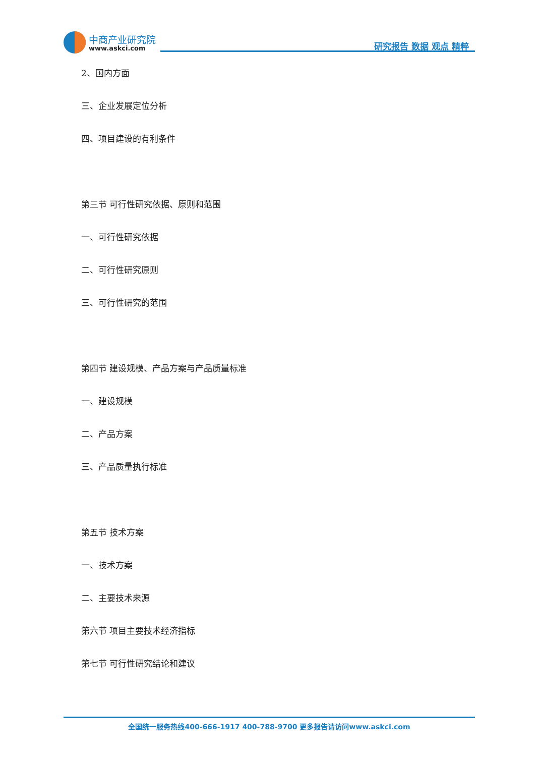中商产业研究院
www.askci.com 研究报告 数据 观点 精粹
2、国内方面
三、企业发展定位分析
四、项目建设的有利条件
第三节 可行性研究依据、原则和范围
一、可行性研究依据
二、可行性研究原则
三、可行性研究的范围
第四节 建设规模、产品方案与产品质量标准
一、建设规模
二、产品方案
三、产品质量执行标准
第五节 技术方案
一、技术方案
二、主要技术来源
第六节 项目主要技术经济指标
第七节 可行性研究结论和建议
全国统一服务热线400-666-1917 400-788-9700 更多报告请访问www.askci.com